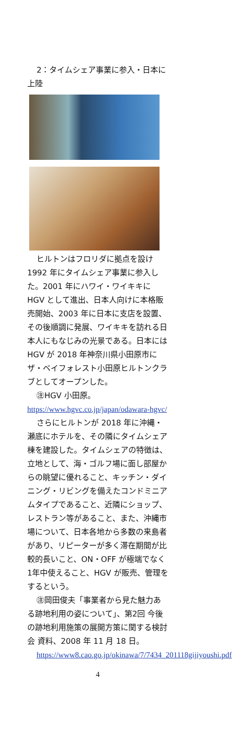2：タイムシェア事業に参入・日本に上陸
ヒルトンはフロリダに拠点を設け 1992 年にタイムシェア事業に参入した。2001 年にハワイ・ワイキキに HGV として進出、日本人向けに本格販売開始、2003 年に日本に支店を設置、その後順調に発展、ワイキキを訪れる日本人にもなじみの光景である。日本には HGV が 2018 年神奈川県小田原市にザ・ベイフォレスト小田原ヒルトンクラブとしてオープンした。
㊟HGV 小田原。
https://www.hgvc.co.jp/japan/odawara-hgvc/
さらにヒルトンが 2018 年に沖縄・瀬底にホテルを、その隣にタイムシェア棟を建設した。タイムシェアの特徴は、立地として、海・ゴルフ場に面し部屋からの眺望に優れること、キッチン・ダイニング・リビングを備えたコンドミニアムタイプであること、近隣にショップ、レストラン等があること、また、沖縄市場について、日本各地から多数の来島者があり、リピーターが多く滞在期間が比較的長いこと、ON・OFF が極端でなく1年中使えること、HGV が販売、管理をするという。
㊟岡田俊夫「事業者から見た魅力ある跡地利用の姿について」、第2回 今後の跡地利用施策の展開方策に関する検討会 資料、2008 年 11 月 18 日。
https://www8.cao.go.jp/okinawa/7/7434_201118gijiyoushi.pdf
4